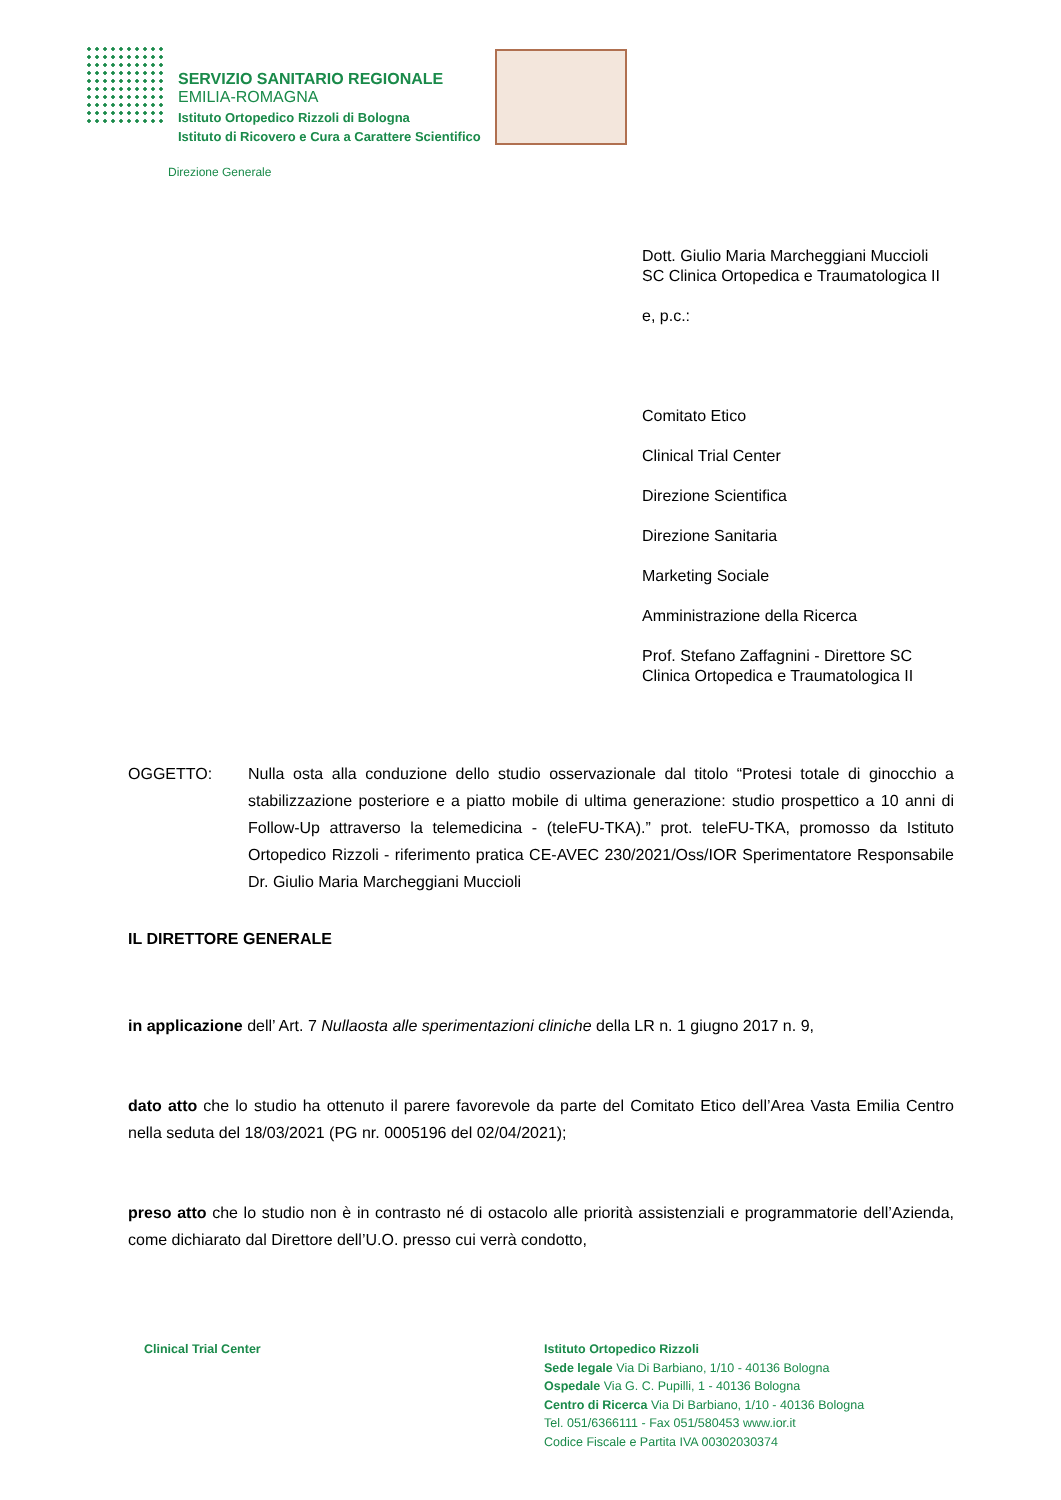SERVIZIO SANITARIO REGIONALE
EMILIA-ROMAGNA
Istituto Ortopedico Rizzoli di Bologna
Istituto di Ricovero e Cura a Carattere Scientifico
Direzione Generale
Dott. Giulio Maria Marcheggiani Muccioli
SC Clinica Ortopedica e Traumatologica II
e, p.c.:
Comitato Etico
Clinical Trial Center
Direzione Scientifica
Direzione Sanitaria
Marketing Sociale
Amministrazione della Ricerca
Prof. Stefano Zaffagnini - Direttore SC Clinica Ortopedica e Traumatologica II
OGGETTO: Nulla osta alla conduzione dello studio osservazionale dal titolo “Protesi totale di ginocchio a stabilizzazione posteriore e a piatto mobile di ultima generazione: studio prospettico a 10 anni di Follow-Up attraverso la telemedicina - (teleFU-TKA).” prot. teleFU-TKA, promosso da Istituto Ortopedico Rizzoli - riferimento pratica CE-AVEC 230/2021/Oss/IOR Sperimentatore Responsabile Dr. Giulio Maria Marcheggiani Muccioli
IL DIRETTORE GENERALE
in applicazione dell’ Art. 7 Nullaosta alle sperimentazioni cliniche della LR n. 1 giugno 2017 n. 9,
dato atto che lo studio ha ottenuto il parere favorevole da parte del Comitato Etico dell’Area Vasta Emilia Centro nella seduta del 18/03/2021 (PG nr. 0005196 del 02/04/2021);
preso atto che lo studio non è in contrasto né di ostacolo alle priorità assistenziali e programmatorie dell’Azienda, come dichiarato dal Direttore dell’U.O. presso cui verrà condotto,
Clinical Trial Center Istituto Ortopedico Rizzoli
Sede legale Via Di Barbiano, 1/10 - 40136 Bologna
Ospedale Via G. C. Pupilli, 1 - 40136 Bologna
Centro di Ricerca Via Di Barbiano, 1/10 - 40136 Bologna
Tel. 051/6366111 - Fax 051/580453 www.ior.it
Codice Fiscale e Partita IVA 00302030374